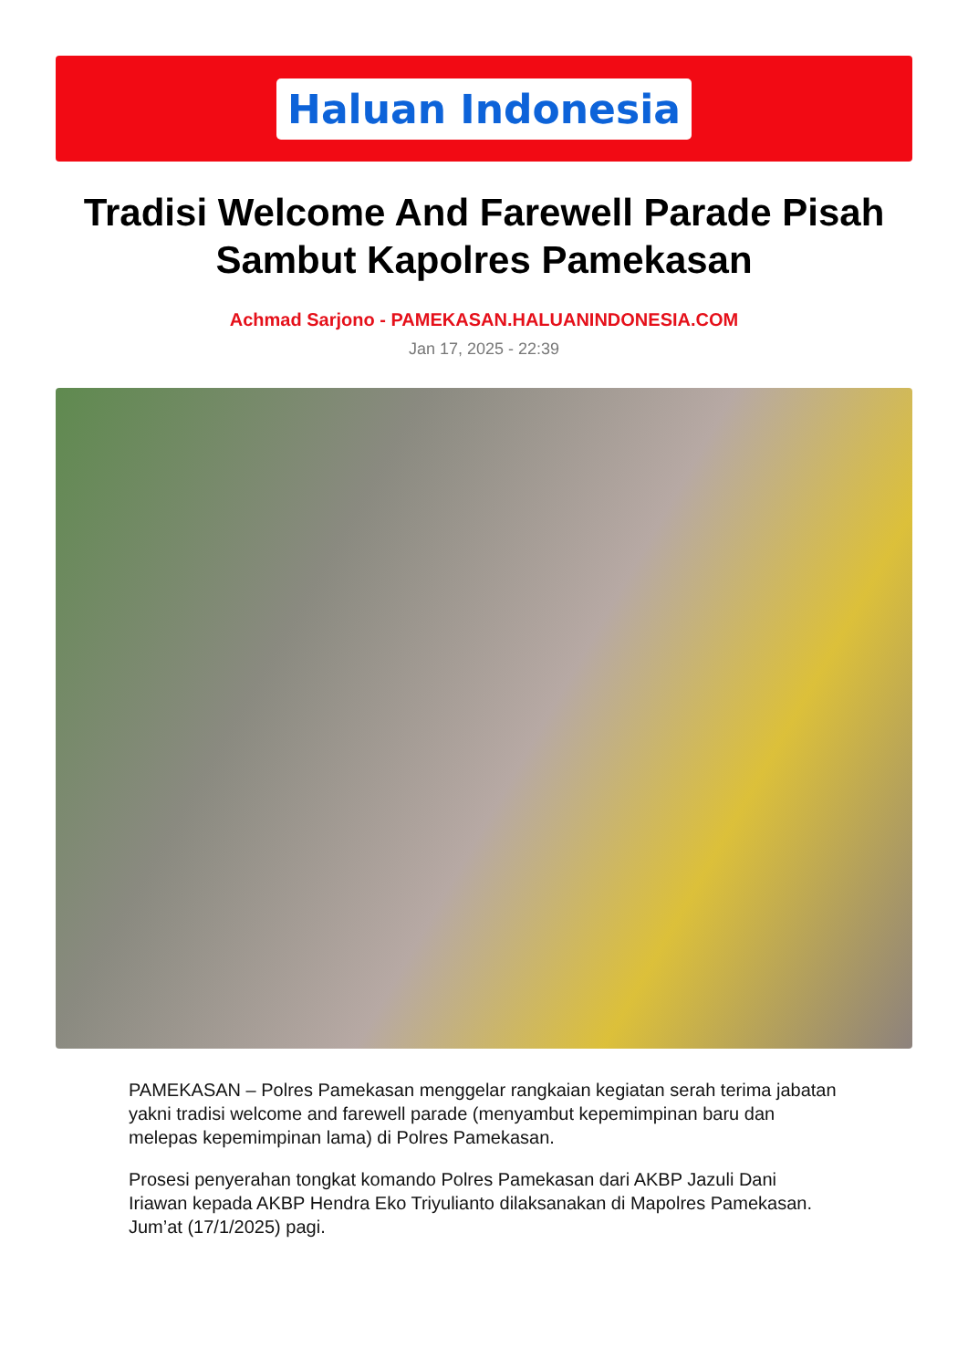Haluan Indonesia
Tradisi Welcome And Farewell Parade Pisah Sambut Kapolres Pamekasan
Achmad Sarjono - PAMEKASAN.HALUANINDONESIA.COM
Jan 17, 2025 - 22:39
PAMEKASAN – Polres Pamekasan menggelar rangkaian kegiatan serah terima jabatan yakni tradisi welcome and farewell parade (menyambut kepemimpinan baru dan melepas kepemimpinan lama) di Polres Pamekasan.
Prosesi penyerahan tongkat komando Polres Pamekasan dari AKBP Jazuli Dani Iriawan kepada AKBP Hendra Eko Triyulianto dilaksanakan di Mapolres Pamekasan. Jum’at (17/1/2025) pagi.